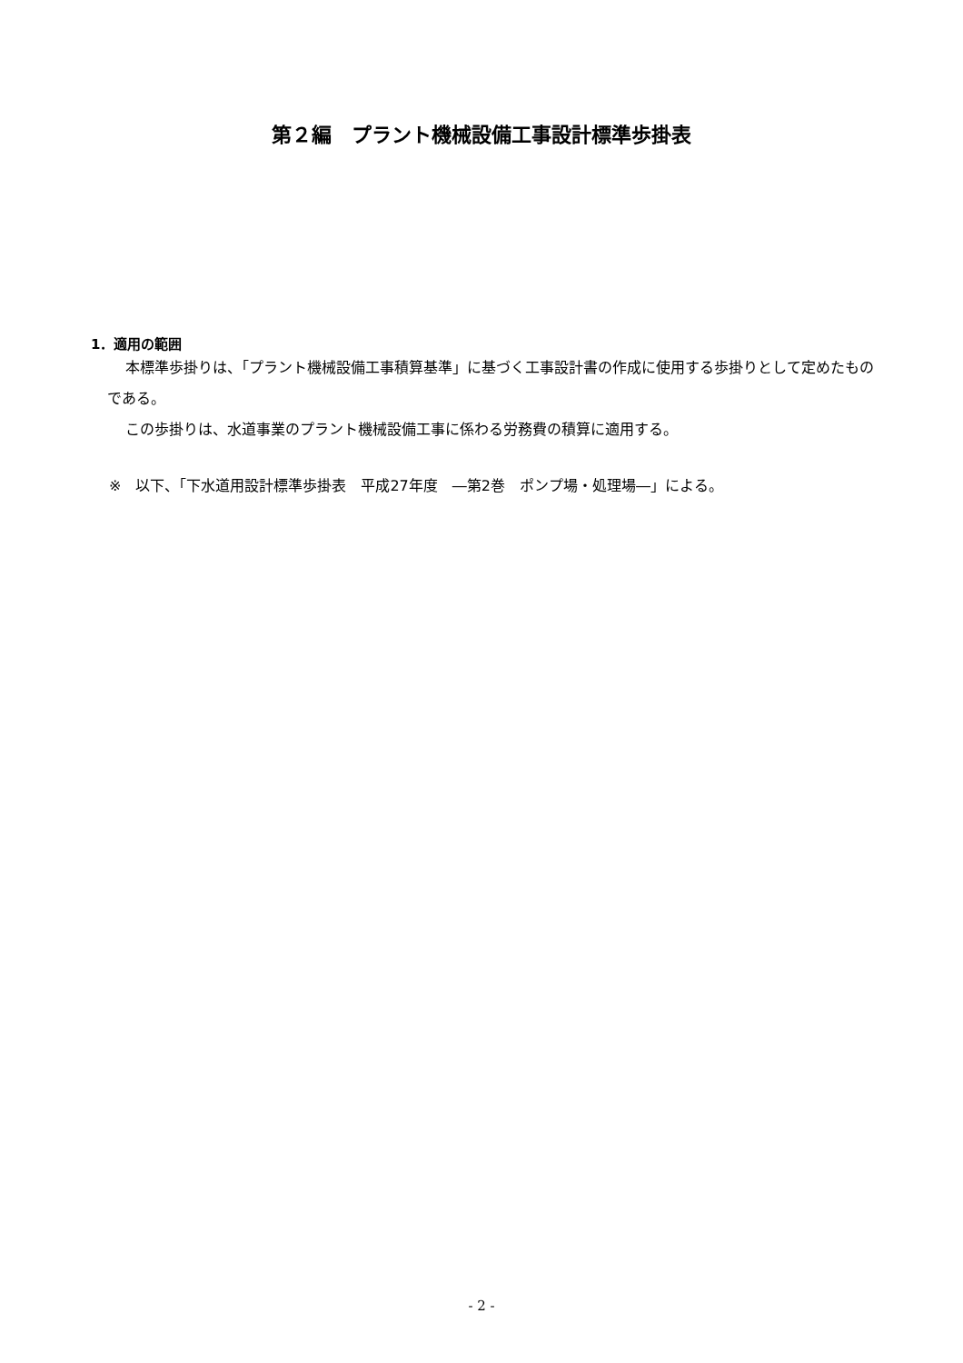第２編　プラント機械設備工事設計標準歩掛表
1．適用の範囲
本標準歩掛りは、「プラント機械設備工事積算基準」に基づく工事設計書の作成に使用する歩掛りとして定めたものである。
この歩掛りは、水道事業のプラント機械設備工事に係わる労務費の積算に適用する。
※　以下、「下水道用設計標準歩掛表　平成27年度　―第2巻　ポンプ場・処理場―」による。
- 2 -